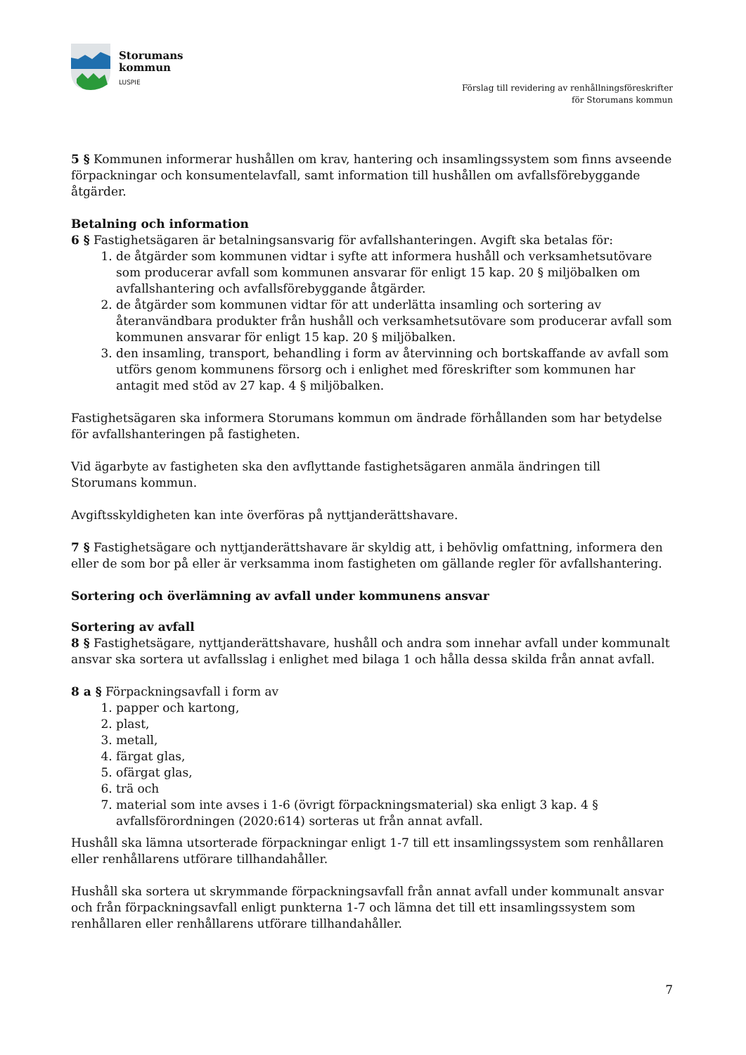Storumans
kommun
LUSPIE
Förslag till revidering av renhållningsföreskrifter
för Storumans kommun
5 § Kommunen informerar hushållen om krav, hantering och insamlingssystem som finns avseende förpackningar och konsumentelavfall, samt information till hushållen om avfallsförebyggande åtgärder.
Betalning och information
6 § Fastighetsägaren är betalningsansvarig för avfallshanteringen. Avgift ska betalas för:
1. de åtgärder som kommunen vidtar i syfte att informera hushåll och verksamhetsutövare som producerar avfall som kommunen ansvarar för enligt 15 kap. 20 § miljöbalken om avfallshantering och avfallsförebyggande åtgärder.
2. de åtgärder som kommunen vidtar för att underlätta insamling och sortering av återanvändbara produkter från hushåll och verksamhetsutövare som producerar avfall som kommunen ansvarar för enligt 15 kap. 20 § miljöbalken.
3. den insamling, transport, behandling i form av återvinning och bortskaffande av avfall som utförs genom kommunens försorg och i enlighet med föreskrifter som kommunen har antagit med stöd av 27 kap. 4 § miljöbalken.
Fastighetsägaren ska informera Storumans kommun om ändrade förhållanden som har betydelse för avfallshanteringen på fastigheten.
Vid ägarbyte av fastigheten ska den avflyttande fastighetsägaren anmäla ändringen till
Storumans kommun.
Avgiftsskyldigheten kan inte överföras på nyttjanderättshavare.
7 § Fastighetsägare och nyttjanderättshavare är skyldig att, i behövlig omfattning, informera den eller de som bor på eller är verksamma inom fastigheten om gällande regler för avfallshantering.
Sortering och överlämning av avfall under kommunens ansvar
Sortering av avfall
8 § Fastighetsägare, nyttjanderättshavare, hushåll och andra som innehar avfall under kommunalt ansvar ska sortera ut avfallsslag i enlighet med bilaga 1 och hålla dessa skilda från annat avfall.
8 a § Förpackningsavfall i form av
1. papper och kartong,
2. plast,
3. metall,
4. färgat glas,
5. ofärgat glas,
6. trä och
7. material som inte avses i 1-6 (övrigt förpackningsmaterial) ska enligt 3 kap. 4 § avfallsförordningen (2020:614) sorteras ut från annat avfall.
Hushåll ska lämna utsorterade förpackningar enligt 1-7 till ett insamlingssystem som renhållaren eller renhållarens utförare tillhandahåller.
Hushåll ska sortera ut skrymmande förpackningsavfall från annat avfall under kommunalt ansvar och från förpackningsavfall enligt punkterna 1-7 och lämna det till ett insamlingssystem som renhållaren eller renhållarens utförare tillhandahåller.
7